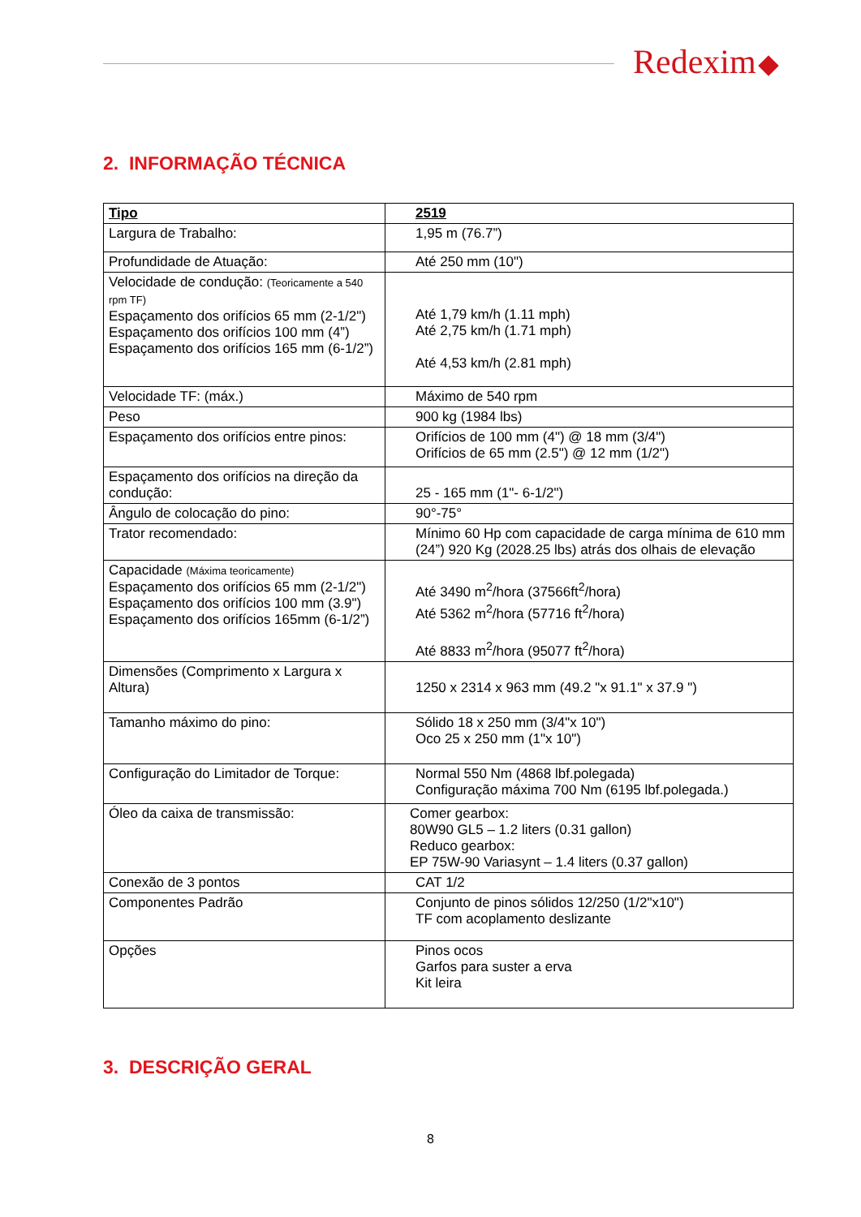Redexim
2. INFORMAÇÃO TÉCNICA
| Tipo | 2519 |
| Largura de Trabalho: | 1,95 m (76.7”) |
| Profundidade de Atuação: | Até 250 mm (10") |
| Velocidade de condução: (Teoricamente a 540 rpm TF) Espaçamento dos orifícios 65 mm (2-1/2") Espaçamento dos orifícios 100 mm (4”) Espaçamento dos orifícios 165 mm (6-1/2”) | Até 1,79 km/h (1.11 mph) Até 2,75 km/h (1.71 mph) Até 4,53 km/h (2.81 mph) |
| Velocidade TF: (máx.) | Máximo de 540 rpm |
| Peso | 900 kg (1984 lbs) |
| Espaçamento dos orifícios entre pinos: | Orifícios de 100 mm (4") @ 18 mm (3/4") Orifícios de 65 mm (2.5") @ 12 mm (1/2") |
| Espaçamento dos orifícios na direção da condução: | 25 - 165 mm (1"- 6-1/2") |
| Ângulo de colocação do pino: | 90°-75° |
| Trator recomendado: | Mínimo 60 Hp com capacidade de carga mínima de 610 mm (24”) 920 Kg (2028.25 lbs) atrás dos olhais de elevação |
| Capacidade (Máxima teoricamente) Espaçamento dos orifícios 65 mm (2-1/2") Espaçamento dos orifícios 100 mm (3.9") Espaçamento dos orifícios 165mm (6-1/2”) | Até 3490 m<sup>2</sup>/hora (37566ft<sup>2</sup>/hora) Até 5362 m<sup>2</sup>/hora (57716 ft<sup>2</sup>/hora) Até 8833 m<sup>2</sup>/hora (95077 ft<sup>2</sup>/hora) |
| Dimensões (Comprimento x Largura x Altura) | 1250 x 2314 x 963 mm (49.2 "x 91.1" x 37.9 ") |
| Tamanho máximo do pino: | Sólido 18 x 250 mm (3/4"x 10") Oco 25 x 250 mm (1"x 10") |
| Configuração do Limitador de Torque: | Normal 550 Nm (4868 lbf.polegada) Configuração máxima 700 Nm (6195 lbf.polegada.) |
| Óleo da caixa de transmissão: | Comer gearbox: 80W90 GL5 – 1.2 liters (0.31 gallon) Reduco gearbox: EP 75W-90 Variasynt – 1.4 liters (0.37 gallon) |
| Conexão de 3 pontos | CAT 1/2 |
| Componentes Padrão | Conjunto de pinos sólidos 12/250 (1/2"x10") TF com acoplamento deslizante |
| Opções | Pinos ocos Garfos para suster a erva Kit leira |
3. DESCRIÇÃO GERAL
8